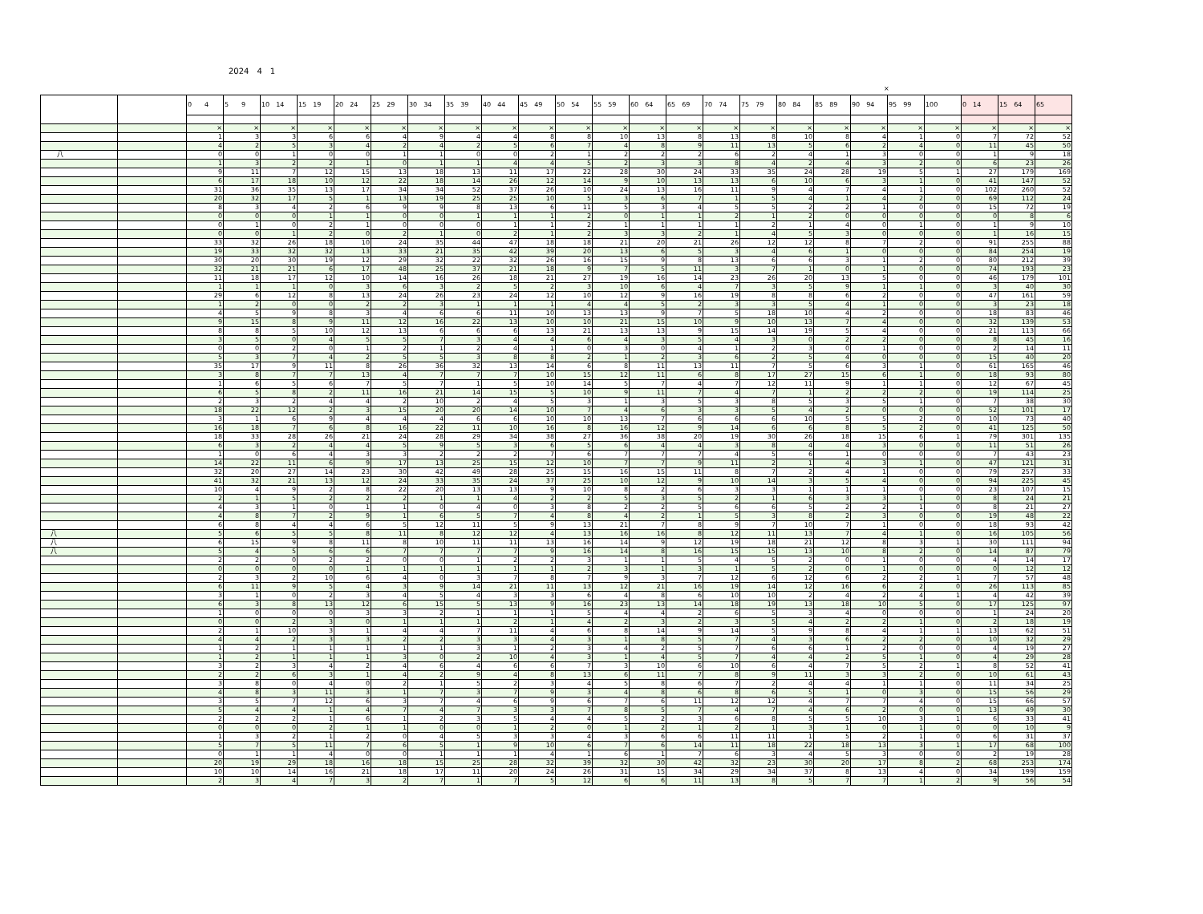2024　4　1
×
| | | 0 4 | 5 9 | 10 14 | 15 19 | 20 24 | 25 29 | 30 34 | 35 39 | 40 44 | 45 49 | 50 54 | 55 59 | 60 64 | 65 69 | 70 74 | 75 79 | 80 84 | 85 89 | 90 94 | 95 99 | 100 | 0 14 | 15 64 | 65 |
| --- | --- | --- | --- | --- | --- | --- | --- | --- | --- | --- | --- | --- | --- | --- | --- | --- | --- | --- | --- | --- | --- | --- | --- | --- | --- |
| | | × | × | × | × | × | × | × | × | × | × | × | × | × | × | × | × | × | × | × | × | × | × | × | × |
| | | 1 | 3 | 3 | 6 | 6 | 4 | 9 | 4 | 4 | 8 | 8 | 10 | 13 | 8 | 13 | 8 | 10 | 8 | 4 | 1 | 0 | 7 | 72 | 52 |
| | | 4 | 2 | 5 | 3 | 4 | 2 | 4 | 2 | 5 | 6 | 7 | 4 | 8 | 9 | 11 | 13 | 5 | 6 | 2 | 4 | 0 | 11 | 45 | 50 |
| 八 | | 0 | 0 | 1 | 0 | 0 | 1 | 1 | 0 | 0 | 2 | 1 | 2 | 2 | 2 | 6 | 2 | 4 | 1 | 3 | 0 | 0 | 1 | 9 | 18 |
| | | 1 | 3 | 2 | 2 | 1 | 0 | 1 | 1 | 4 | 4 | 5 | 2 | 3 | 3 | 8 | 4 | 2 | 4 | 3 | 2 | 0 | 6 | 23 | 26 |
| | | 9 | 11 | 7 | 12 | 15 | 13 | 18 | 13 | 11 | 17 | 22 | 28 | 30 | 24 | 33 | 35 | 24 | 28 | 19 | 5 | 1 | 27 | 179 | 169 |
| | | 6 | 17 | 18 | 10 | 12 | 22 | 18 | 14 | 26 | 12 | 14 | 9 | 10 | 13 | 13 | 6 | 10 | 6 | 3 | 1 | 0 | 41 | 147 | 52 |
| | | 31 | 36 | 35 | 13 | 17 | 34 | 34 | 52 | 37 | 26 | 10 | 24 | 13 | 16 | 11 | 9 | 4 | 7 | 4 | 1 | 0 | 102 | 260 | 52 |
| | | 20 | 32 | 17 | 5 | 1 | 13 | 19 | 25 | 25 | 10 | 5 | 3 | 6 | 7 | 1 | 5 | 4 | 1 | 4 | 2 | 0 | 69 | 112 | 24 |
| | | 8 | 3 | 4 | 2 | 6 | 9 | 9 | 8 | 13 | 6 | 11 | 5 | 3 | 4 | 5 | 5 | 2 | 2 | 1 | 0 | 0 | 15 | 72 | 19 |
| | | 0 | 0 | 0 | 1 | 1 | 0 | 0 | 1 | 1 | 1 | 2 | 0 | 1 | 1 | 2 | 1 | 2 | 0 | 0 | 0 | 0 | 0 | 8 | 6 |
| | | 0 | 1 | 0 | 2 | 1 | 0 | 0 | 0 | 1 | 1 | 2 | 1 | 1 | 1 | 1 | 2 | 1 | 4 | 0 | 1 | 0 | 1 | 9 | 10 |
| | | 0 | 0 | 1 | 2 | 0 | 2 | 1 | 0 | 2 | 1 | 2 | 3 | 3 | 2 | 1 | 4 | 5 | 3 | 0 | 0 | 0 | 1 | 16 | 15 |
| | | 33 | 32 | 26 | 18 | 10 | 24 | 35 | 44 | 47 | 18 | 18 | 21 | 20 | 21 | 26 | 12 | 12 | 8 | 7 | 2 | 0 | 91 | 255 | 88 |
| | | 19 | 33 | 32 | 32 | 13 | 33 | 21 | 35 | 42 | 39 | 20 | 13 | 6 | 5 | 3 | 4 | 6 | 1 | 0 | 0 | 0 | 84 | 254 | 19 |
| | | 30 | 20 | 30 | 19 | 12 | 29 | 32 | 22 | 32 | 26 | 16 | 15 | 9 | 8 | 13 | 6 | 6 | 3 | 1 | 2 | 0 | 80 | 212 | 39 |
| | | 32 | 21 | 21 | 6 | 17 | 48 | 25 | 37 | 21 | 18 | 9 | 7 | 5 | 11 | 3 | 7 | 1 | 0 | 1 | 0 | 0 | 74 | 193 | 23 |
| | | 11 | 18 | 17 | 12 | 10 | 14 | 16 | 26 | 18 | 21 | 27 | 19 | 16 | 14 | 23 | 26 | 20 | 13 | 5 | 0 | 0 | 46 | 179 | 101 |
| | | 1 | 1 | 1 | 0 | 3 | 6 | 3 | 2 | 5 | 2 | 3 | 10 | 6 | 4 | 7 | 3 | 5 | 9 | 1 | 1 | 0 | 3 | 40 | 30 |
| | | 29 | 6 | 12 | 8 | 13 | 24 | 26 | 23 | 24 | 12 | 10 | 12 | 9 | 16 | 19 | 8 | 8 | 6 | 2 | 0 | 0 | 47 | 161 | 59 |
| | | 1 | 2 | 0 | 0 | 2 | 2 | 3 | 1 | 1 | 1 | 4 | 4 | 5 | 2 | 3 | 3 | 5 | 4 | 1 | 0 | 0 | 3 | 23 | 18 |
| | | 4 | 5 | 9 | 8 | 3 | 4 | 6 | 6 | 11 | 10 | 13 | 13 | 9 | 7 | 5 | 18 | 10 | 4 | 2 | 0 | 0 | 18 | 83 | 46 |
| | | 9 | 15 | 8 | 9 | 11 | 12 | 16 | 22 | 13 | 10 | 10 | 21 | 15 | 10 | 9 | 10 | 13 | 7 | 4 | 0 | 0 | 32 | 139 | 53 |
| | | 8 | 8 | 5 | 10 | 12 | 13 | 6 | 6 | 6 | 13 | 21 | 13 | 13 | 9 | 15 | 14 | 19 | 5 | 4 | 0 | 0 | 21 | 113 | 66 |
| | | 3 | 5 | 0 | 4 | 5 | 5 | 7 | 3 | 4 | 4 | 6 | 4 | 3 | 5 | 4 | 3 | 0 | 2 | 2 | 0 | 0 | 8 | 45 | 16 |
| | | 0 | 0 | 2 | 0 | 1 | 2 | 1 | 2 | 4 | 1 | 0 | 3 | 0 | 4 | 1 | 2 | 3 | 0 | 1 | 0 | 0 | 2 | 14 | 11 |
| | | 5 | 3 | 7 | 4 | 2 | 5 | 5 | 3 | 8 | 8 | 2 | 1 | 2 | 3 | 6 | 2 | 5 | 4 | 0 | 0 | 0 | 15 | 40 | 20 |
| | | 35 | 17 | 9 | 11 | 8 | 26 | 36 | 32 | 13 | 14 | 6 | 8 | 11 | 13 | 11 | 7 | 5 | 6 | 3 | 1 | 0 | 61 | 165 | 46 |
| | | 3 | 8 | 7 | 7 | 13 | 4 | 7 | 7 | 7 | 10 | 15 | 12 | 11 | 6 | 8 | 17 | 27 | 15 | 6 | 1 | 0 | 18 | 93 | 80 |
| | | 1 | 6 | 5 | 6 | 7 | 5 | 7 | 1 | 5 | 10 | 14 | 5 | 7 | 4 | 7 | 12 | 11 | 9 | 1 | 1 | 0 | 12 | 67 | 45 |
| | | 6 | 5 | 8 | 2 | 11 | 16 | 21 | 14 | 15 | 5 | 10 | 9 | 11 | 7 | 4 | 7 | 1 | 2 | 2 | 2 | 0 | 19 | 114 | 25 |
| | | 2 | 3 | 2 | 4 | 4 | 2 | 10 | 2 | 4 | 5 | 3 | 1 | 3 | 5 | 3 | 8 | 5 | 3 | 5 | 1 | 0 | 7 | 38 | 30 |
| | | 18 | 22 | 12 | 2 | 3 | 15 | 20 | 20 | 14 | 10 | 7 | 4 | 6 | 3 | 3 | 5 | 4 | 2 | 0 | 0 | 0 | 52 | 101 | 17 |
| | | 3 | 1 | 6 | 9 | 4 | 4 | 4 | 6 | 6 | 10 | 10 | 13 | 7 | 6 | 6 | 6 | 10 | 5 | 5 | 2 | 0 | 10 | 73 | 40 |
| | | 16 | 18 | 7 | 6 | 8 | 16 | 22 | 11 | 10 | 16 | 8 | 16 | 12 | 9 | 14 | 6 | 6 | 8 | 5 | 2 | 0 | 41 | 125 | 50 |
| | | 18 | 33 | 28 | 26 | 21 | 24 | 28 | 29 | 34 | 38 | 27 | 36 | 38 | 20 | 19 | 30 | 26 | 18 | 15 | 6 | 1 | 79 | 301 | 135 |
| | | 6 | 3 | 2 | 4 | 4 | 5 | 9 | 5 | 3 | 6 | 5 | 6 | 4 | 4 | 3 | 8 | 4 | 4 | 3 | 0 | 0 | 11 | 51 | 26 |
| | | 1 | 0 | 6 | 4 | 3 | 3 | 2 | 2 | 2 | 7 | 6 | 7 | 7 | 7 | 4 | 5 | 6 | 1 | 0 | 0 | 0 | 7 | 43 | 23 |
| | | 14 | 22 | 11 | 6 | 9 | 17 | 13 | 25 | 15 | 12 | 10 | 7 | 7 | 9 | 11 | 2 | 1 | 4 | 3 | 1 | 0 | 47 | 121 | 31 |
| | | 32 | 20 | 27 | 14 | 23 | 30 | 42 | 49 | 28 | 25 | 15 | 16 | 15 | 11 | 8 | 7 | 2 | 4 | 1 | 0 | 0 | 79 | 257 | 33 |
| | | 41 | 32 | 21 | 13 | 12 | 24 | 33 | 35 | 24 | 37 | 25 | 10 | 12 | 9 | 10 | 14 | 3 | 5 | 4 | 0 | 0 | 94 | 225 | 45 |
| | | 10 | 4 | 9 | 2 | 8 | 22 | 20 | 13 | 13 | 9 | 10 | 8 | 2 | 6 | 3 | 3 | 1 | 1 | 1 | 0 | 0 | 23 | 107 | 15 |
| | | 2 | 1 | 5 | 2 | 2 | 2 | 1 | 1 | 4 | 2 | 2 | 5 | 3 | 5 | 2 | 1 | 6 | 3 | 3 | 1 | 0 | 8 | 24 | 21 |
| | | 4 | 3 | 1 | 0 | 1 | 1 | 0 | 4 | 0 | 3 | 8 | 2 | 2 | 5 | 6 | 6 | 5 | 2 | 2 | 1 | 0 | 8 | 21 | 27 |
| | | 4 | 8 | 7 | 2 | 9 | 1 | 6 | 5 | 7 | 4 | 8 | 4 | 2 | 1 | 5 | 3 | 8 | 2 | 3 | 0 | 0 | 19 | 48 | 22 |
| | | 6 | 8 | 4 | 4 | 6 | 5 | 12 | 11 | 5 | 9 | 13 | 21 | 7 | 8 | 9 | 7 | 10 | 7 | 1 | 0 | 0 | 18 | 93 | 42 |
| 八 | | 5 | 6 | 5 | 5 | 8 | 11 | 8 | 12 | 12 | 4 | 13 | 16 | 16 | 8 | 12 | 11 | 13 | 7 | 4 | 1 | 0 | 16 | 105 | 56 |
| 八 | | 6 | 15 | 9 | 8 | 11 | 8 | 10 | 11 | 11 | 13 | 16 | 14 | 9 | 12 | 19 | 18 | 21 | 12 | 8 | 3 | 1 | 30 | 111 | 94 |
| 八 | | 5 | 4 | 5 | 6 | 6 | 7 | 7 | 7 | 7 | 9 | 16 | 14 | 8 | 16 | 15 | 15 | 13 | 10 | 8 | 2 | 0 | 14 | 87 | 79 |
| | | 2 | 2 | 0 | 2 | 2 | 0 | 0 | 1 | 2 | 2 | 3 | 1 | 1 | 5 | 4 | 5 | 2 | 0 | 1 | 0 | 0 | 4 | 14 | 17 |
| | | 0 | 0 | 0 | 0 | 1 | 1 | 1 | 1 | 1 | 1 | 2 | 3 | 1 | 3 | 1 | 5 | 2 | 0 | 1 | 0 | 0 | 0 | 12 | 12 |
| | | 2 | 3 | 2 | 10 | 6 | 4 | 0 | 3 | 7 | 8 | 7 | 9 | 3 | 7 | 12 | 6 | 12 | 6 | 2 | 2 | 1 | 7 | 57 | 48 |
| | | 6 | 11 | 9 | 5 | 4 | 3 | 9 | 14 | 21 | 11 | 13 | 12 | 21 | 16 | 19 | 14 | 12 | 16 | 6 | 2 | 0 | 26 | 113 | 85 |
| | | 3 | 1 | 0 | 2 | 3 | 4 | 5 | 4 | 3 | 3 | 6 | 4 | 8 | 6 | 10 | 10 | 2 | 4 | 2 | 4 | 1 | 4 | 42 | 39 |
| | | 6 | 3 | 8 | 13 | 12 | 6 | 15 | 5 | 13 | 9 | 16 | 23 | 13 | 14 | 18 | 19 | 13 | 18 | 10 | 5 | 0 | 17 | 125 | 97 |
| | | 1 | 0 | 0 | 0 | 3 | 3 | 2 | 1 | 1 | 1 | 5 | 4 | 4 | 2 | 6 | 5 | 3 | 4 | 0 | 0 | 0 | 1 | 24 | 20 |
| | | 0 | 0 | 2 | 3 | 0 | 1 | 1 | 1 | 2 | 1 | 4 | 2 | 3 | 2 | 3 | 5 | 4 | 2 | 2 | 1 | 0 | 2 | 18 | 19 |
| | | 2 | 1 | 10 | 3 | 1 | 4 | 4 | 7 | 11 | 4 | 6 | 8 | 14 | 9 | 14 | 5 | 9 | 8 | 4 | 1 | 1 | 13 | 62 | 51 |
| | | 4 | 4 | 2 | 3 | 3 | 2 | 2 | 3 | 3 | 4 | 3 | 1 | 8 | 5 | 7 | 4 | 3 | 6 | 2 | 2 | 0 | 10 | 32 | 29 |
| | | 1 | 2 | 1 | 1 | 1 | 1 | 1 | 3 | 1 | 2 | 3 | 4 | 2 | 5 | 7 | 6 | 6 | 1 | 2 | 0 | 0 | 4 | 19 | 27 |
| | | 1 | 2 | 1 | 1 | 1 | 3 | 0 | 2 | 10 | 4 | 3 | 1 | 4 | 5 | 7 | 4 | 4 | 2 | 5 | 1 | 0 | 4 | 29 | 28 |
| | | 3 | 2 | 3 | 4 | 2 | 4 | 6 | 4 | 6 | 6 | 7 | 3 | 10 | 6 | 10 | 6 | 4 | 7 | 5 | 2 | 1 | 8 | 52 | 41 |
| | | 2 | 2 | 6 | 3 | 1 | 4 | 2 | 9 | 4 | 8 | 13 | 6 | 11 | 7 | 8 | 9 | 11 | 3 | 3 | 2 | 0 | 10 | 61 | 43 |
| | | 3 | 8 | 0 | 4 | 0 | 2 | 1 | 5 | 2 | 3 | 4 | 5 | 8 | 6 | 7 | 2 | 4 | 4 | 1 | 1 | 0 | 11 | 34 | 25 |
| | | 4 | 8 | 3 | 11 | 3 | 1 | 7 | 3 | 7 | 9 | 3 | 4 | 8 | 6 | 8 | 6 | 5 | 1 | 0 | 3 | 0 | 15 | 56 | 29 |
| | | 3 | 5 | 7 | 12 | 6 | 3 | 7 | 4 | 6 | 9 | 6 | 7 | 6 | 11 | 12 | 12 | 4 | 7 | 7 | 4 | 0 | 15 | 66 | 57 |
| | | 5 | 4 | 4 | 1 | 4 | 7 | 4 | 7 | 3 | 3 | 7 | 8 | 5 | 7 | 4 | 7 | 4 | 6 | 2 | 0 | 0 | 13 | 49 | 30 |
| | | 2 | 2 | 2 | 1 | 6 | 1 | 2 | 3 | 5 | 4 | 4 | 5 | 2 | 3 | 6 | 8 | 5 | 5 | 10 | 3 | 1 | 6 | 33 | 41 |
| | | 0 | 0 | 0 | 2 | 1 | 1 | 0 | 0 | 1 | 2 | 0 | 1 | 2 | 1 | 2 | 1 | 3 | 1 | 0 | 1 | 0 | 0 | 10 | 9 |
| | | 1 | 3 | 2 | 1 | 2 | 0 | 4 | 5 | 3 | 3 | 4 | 3 | 6 | 6 | 11 | 11 | 1 | 5 | 2 | 1 | 0 | 6 | 31 | 37 |
| | | 5 | 7 | 5 | 11 | 7 | 6 | 5 | 1 | 9 | 10 | 6 | 7 | 6 | 14 | 11 | 18 | 22 | 18 | 13 | 3 | 1 | 17 | 68 | 100 |
| | | 0 | 1 | 1 | 4 | 0 | 0 | 1 | 1 | 1 | 4 | 1 | 6 | 1 | 7 | 6 | 3 | 4 | 5 | 3 | 0 | 0 | 2 | 19 | 28 |
| | | 20 | 19 | 29 | 18 | 16 | 18 | 15 | 25 | 28 | 32 | 39 | 32 | 30 | 42 | 32 | 23 | 30 | 20 | 17 | 8 | 2 | 68 | 253 | 174 |
| | | 10 | 10 | 14 | 16 | 21 | 18 | 17 | 11 | 20 | 24 | 26 | 31 | 15 | 34 | 29 | 34 | 37 | 8 | 13 | 4 | 0 | 34 | 199 | 159 |
| | | 2 | 3 | 4 | 7 | 3 | 2 | 7 | 1 | 7 | 5 | 12 | 6 | 6 | 11 | 13 | 8 | 5 | 7 | 7 | 1 | 2 | 9 | 56 | 54 |